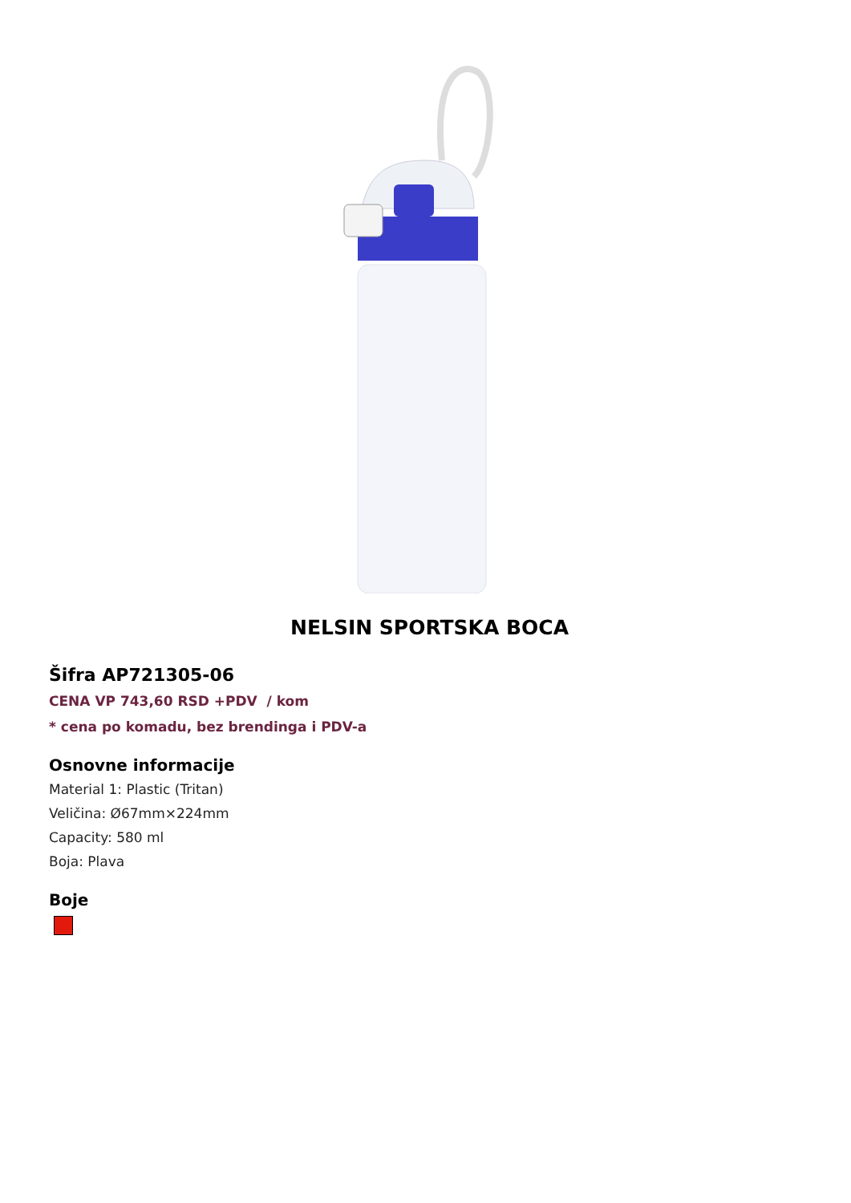NELSIN SPORTSKA BOCA
Šifra AP721305-06
CENA VP 743,60 RSD +PDV / kom
* cena po komadu, bez brendinga i PDV-a
Osnovne informacije
Material 1: Plastic (Tritan)
Veličina: Ø67mm×224mm
Capacity: 580 ml
Boja: Plava
Boje